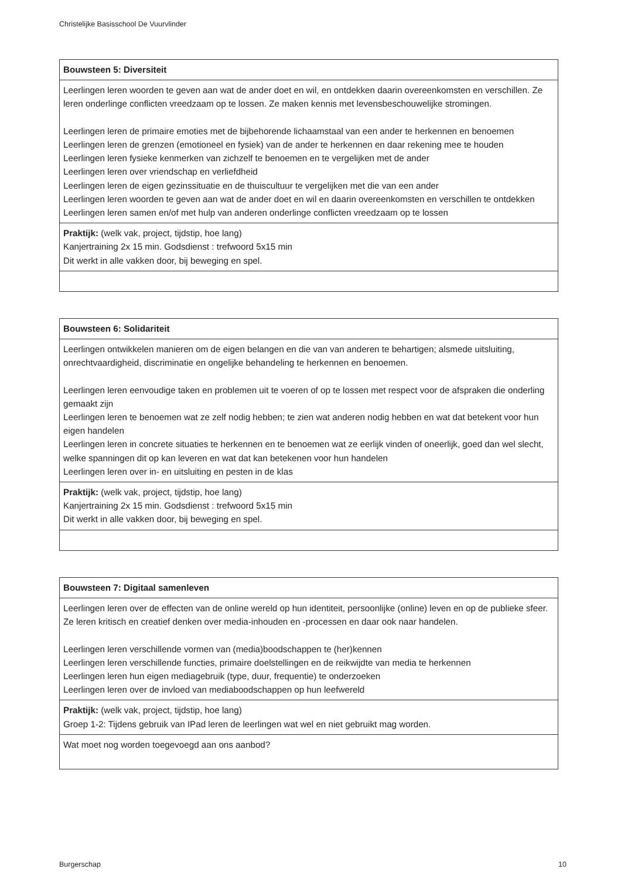Christelijke Basisschool De Vuurvlinder
| Bouwsteen 5: Diversiteit |
| --- |
| Leerlingen leren woorden te geven aan wat de ander doet en wil, en ontdekken daarin overeenkomsten en verschillen. Ze leren onderlinge conflicten vreedzaam op te lossen. Ze maken kennis met levensbeschouwelijke stromingen. Leerlingen leren de primaire emoties met de bijbehorende lichaamstaal van een ander te herkennen en benoemen Leerlingen leren de grenzen (emotioneel en fysiek) van de ander te herkennen en daar rekening mee te houden Leerlingen leren fysieke kenmerken van zichzelf te benoemen en te vergelijken met de ander Leerlingen leren over vriendschap en verliefdheid Leerlingen leren de eigen gezinssituatie en de thuiscultuur te vergelijken met die van een ander Leerlingen leren woorden te geven aan wat de ander doet en wil en daarin overeenkomsten en verschillen te ontdekken Leerlingen leren samen en/of met hulp van anderen onderlinge conflicten vreedzaam op te lossen |
| Praktijk: (welk vak, project, tijdstip, hoe lang) Kanjertraining 2x 15 min. Godsdienst : trefwoord 5x15 min Dit werkt in alle vakken door, bij beweging en spel. |
| Bouwsteen 6: Solidariteit |
| --- |
| Leerlingen ontwikkelen manieren om de eigen belangen en die van van anderen te behartigen; alsmede uitsluiting, onrechtvaardigheid, discriminatie en ongelijke behandeling te herkennen en benoemen. Leerlingen leren eenvoudige taken en problemen uit te voeren of op te lossen met respect voor de afspraken die onderling gemaakt zijn Leerlingen leren te benoemen wat ze zelf nodig hebben; te zien wat anderen nodig hebben en wat dat betekent voor hun eigen handelen Leerlingen leren in concrete situaties te herkennen en te benoemen wat ze eerlijk vinden of oneerlijk, goed dan wel slecht, welke spanningen dit op kan leveren en wat dat kan betekenen voor hun handelen Leerlingen leren over in- en uitsluiting en pesten in de klas |
| Praktijk: (welk vak, project, tijdstip, hoe lang) Kanjertraining 2x 15 min. Godsdienst : trefwoord 5x15 min Dit werkt in alle vakken door, bij beweging en spel. |
| Bouwsteen 7: Digitaal samenleven |
| --- |
| Leerlingen leren over de effecten van de online wereld op hun identiteit, persoonlijke (online) leven en op de publieke sfeer. Ze leren kritisch en creatief denken over media-inhouden en -processen en daar ook naar handelen. Leerlingen leren verschillende vormen van (media)boodschappen te (her)kennen Leerlingen leren verschillende functies, primaire doelstellingen en de reikwijdte van media te herkennen Leerlingen leren hun eigen mediagebruik (type, duur, frequentie) te onderzoeken Leerlingen leren over de invloed van mediaboodschappen op hun leefwereld |
| Praktijk: (welk vak, project, tijdstip, hoe lang) Groep 1-2: Tijdens gebruik van IPad leren de leerlingen wat wel en niet gebruikt mag worden. |
| Wat moet nog worden toegevoegd aan ons aanbod? |
Burgerschap 10